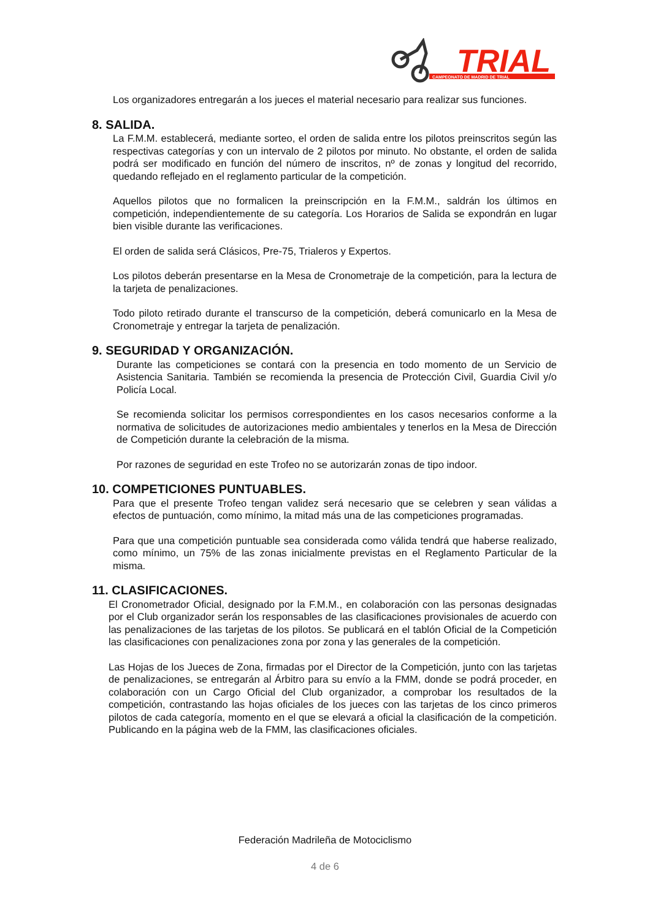TRIAL
CAMPEONATO DE MADRID DE TRIAL
Los organizadores entregarán a los jueces el material necesario para realizar sus funciones.
8. SALIDA.
La F.M.M. establecerá, mediante sorteo, el orden de salida entre los pilotos preinscritos según las respectivas categorías y con un intervalo de 2 pilotos por minuto. No obstante, el orden de salida podrá ser modificado en función del número de inscritos, nº de zonas y longitud del recorrido, quedando reflejado en el reglamento particular de la competición.
Aquellos pilotos que no formalicen la preinscripción en la F.M.M., saldrán los últimos en competición, independientemente de su categoría. Los Horarios de Salida se expondrán en lugar bien visible durante las verificaciones.
El orden de salida será Clásicos, Pre-75, Trialeros y Expertos.
Los pilotos deberán presentarse en la Mesa de Cronometraje de la competición, para la lectura de la tarjeta de penalizaciones.
Todo piloto retirado durante el transcurso de la competición, deberá comunicarlo en la Mesa de Cronometraje y entregar la tarjeta de penalización.
9. SEGURIDAD Y ORGANIZACIÓN.
Durante las competiciones se contará con la presencia en todo momento de un Servicio de Asistencia Sanitaria. También se recomienda la presencia de Protección Civil, Guardia Civil y/o Policía Local.
Se recomienda solicitar los permisos correspondientes en los casos necesarios conforme a la normativa de solicitudes de autorizaciones medio ambientales y tenerlos en la Mesa de Dirección de Competición durante la celebración de la misma.
Por razones de seguridad en este Trofeo no se autorizarán zonas de tipo indoor.
10. COMPETICIONES PUNTUABLES.
Para que el presente Trofeo tengan validez será necesario que se celebren y sean válidas a efectos de puntuación, como mínimo, la mitad más una de las competiciones programadas.
Para que una competición puntuable sea considerada como válida tendrá que haberse realizado, como mínimo, un 75% de las zonas inicialmente previstas en el Reglamento Particular de la misma.
11. CLASIFICACIONES.
El Cronometrador Oficial, designado por la F.M.M., en colaboración con las personas designadas por el Club organizador serán los responsables de las clasificaciones provisionales de acuerdo con las penalizaciones de las tarjetas de los pilotos. Se publicará en el tablón Oficial de la Competición las clasificaciones con penalizaciones zona por zona y las generales de la competición.
Las Hojas de los Jueces de Zona, firmadas por el Director de la Competición, junto con las tarjetas de penalizaciones, se entregarán al Árbitro para su envío a la FMM, donde se podrá proceder, en colaboración con un Cargo Oficial del Club organizador, a comprobar los resultados de la competición, contrastando las hojas oficiales de los jueces con las tarjetas de los cinco primeros pilotos de cada categoría, momento en el que se elevará a oficial la clasificación de la competición. Publicando en la página web de la FMM, las clasificaciones oficiales.
Federación Madrileña de Motociclismo
4 de 6